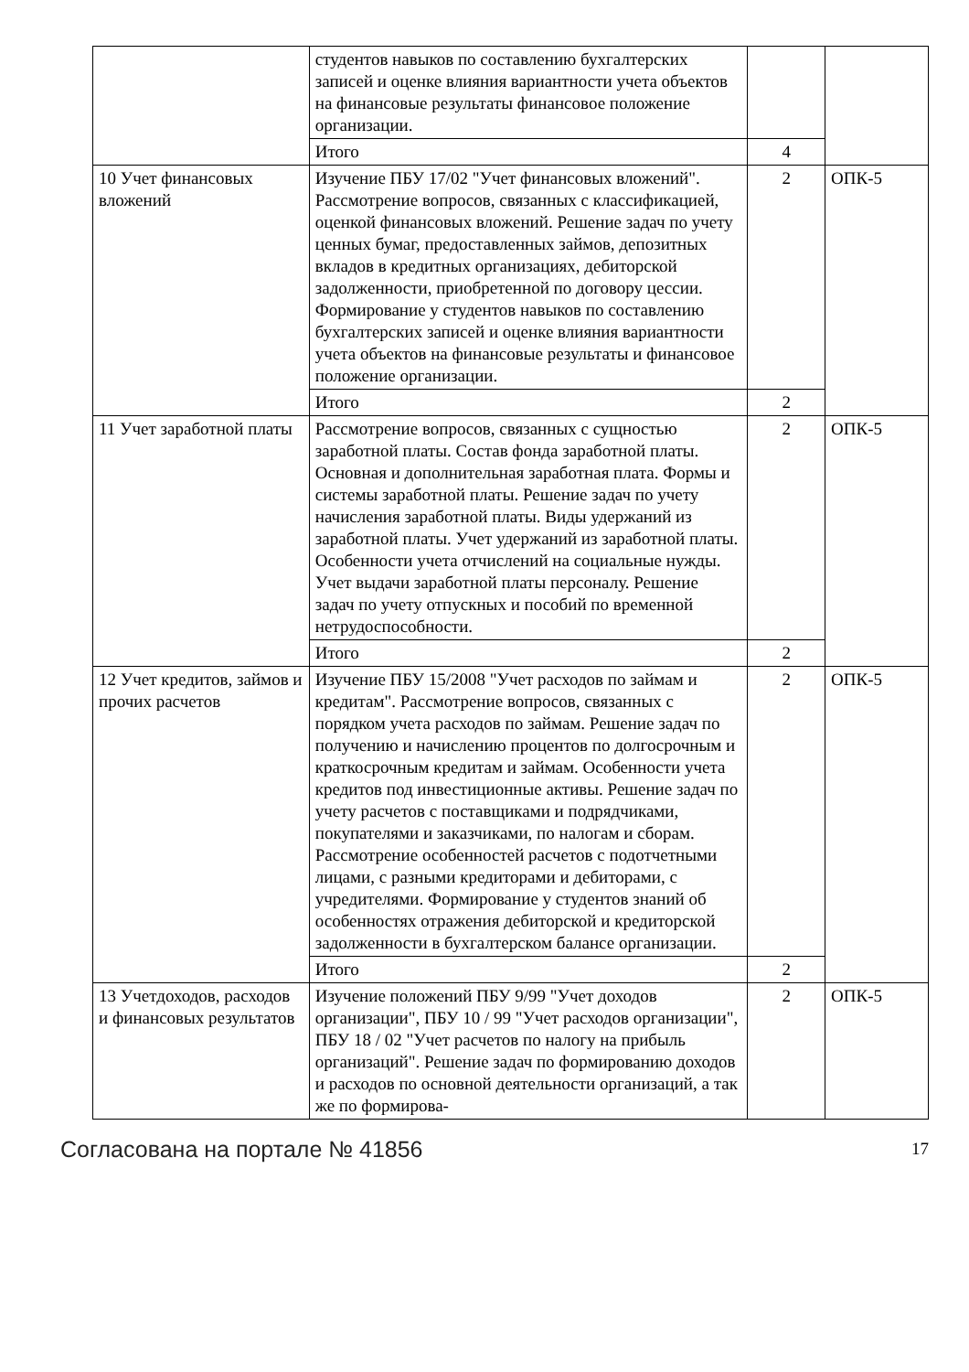| | студентов навыков по составлению бухгалтерских записей и оценке влияния вариантности учета объектов на финансовые результаты финансовое положение организации. | | |
| | Итого | 4 | |
| 10 Учет финансовых вложений | Изучение ПБУ 17/02 "Учет финансовых вложений". Рассмотрение вопросов, связанных с классификацией, оценкой финансовых вложений. Решение задач по учету ценных бумаг, предоставленных займов, депозитных вкладов в кредитных организациях, дебиторской задолженности, приобретенной по договору цессии. Формирование у студентов навыков по составлению бухгалтерских записей и оценке влияния вариантности учета объектов на финансовые результаты и финансовое положение организации. | 2 | ОПК-5 |
| | Итого | 2 | |
| 11 Учет заработной платы | Рассмотрение вопросов, связанных с сущностью заработной платы. Состав фонда заработной платы. Основная и дополнительная заработная плата. Формы и системы заработной платы. Решение задач по учету начисления заработной платы. Виды удержаний из заработной платы. Учет удержаний из заработной платы. Особенности учета отчислений на социальные нужды. Учет выдачи заработной платы персоналу. Решение задач по учету отпускных и пособий по временной нетрудоспособности. | 2 | ОПК-5 |
| | Итого | 2 | |
| 12 Учет кредитов, займов и прочих расчетов | Изучение ПБУ 15/2008 "Учет расходов по займам и кредитам". Рассмотрение вопросов, связанных с порядком учета расходов по займам. Решение задач по получению и начислению процентов по долгосрочным и краткосрочным кредитам и займам. Особенности учета кредитов под инвестиционные активы. Решение задач по учету расчетов с поставщиками и подрядчиками, покупателями и заказчиками, по налогам и сборам. Рассмотрение особенностей расчетов с подотчетными лицами, с разными кредиторами и дебиторами, с учредителями. Формирование у студентов знаний об особенностях отражения дебиторской и кредиторской задолженности в бухгалтерском балансе организации. | 2 | ОПК-5 |
| | Итого | 2 | |
| 13 Учетдоходов, расходов и финансовых результатов | Изучение положений ПБУ 9/99 "Учет доходов организации", ПБУ 10 / 99 "Учет расходов организации", ПБУ 18 / 02 "Учет расчетов по налогу на прибыль организаций". Решение задач по формированию доходов и расходов по основной деятельности организаций, а так же по формирова- | 2 | ОПК-5 |
Согласована на портале № 41856 17